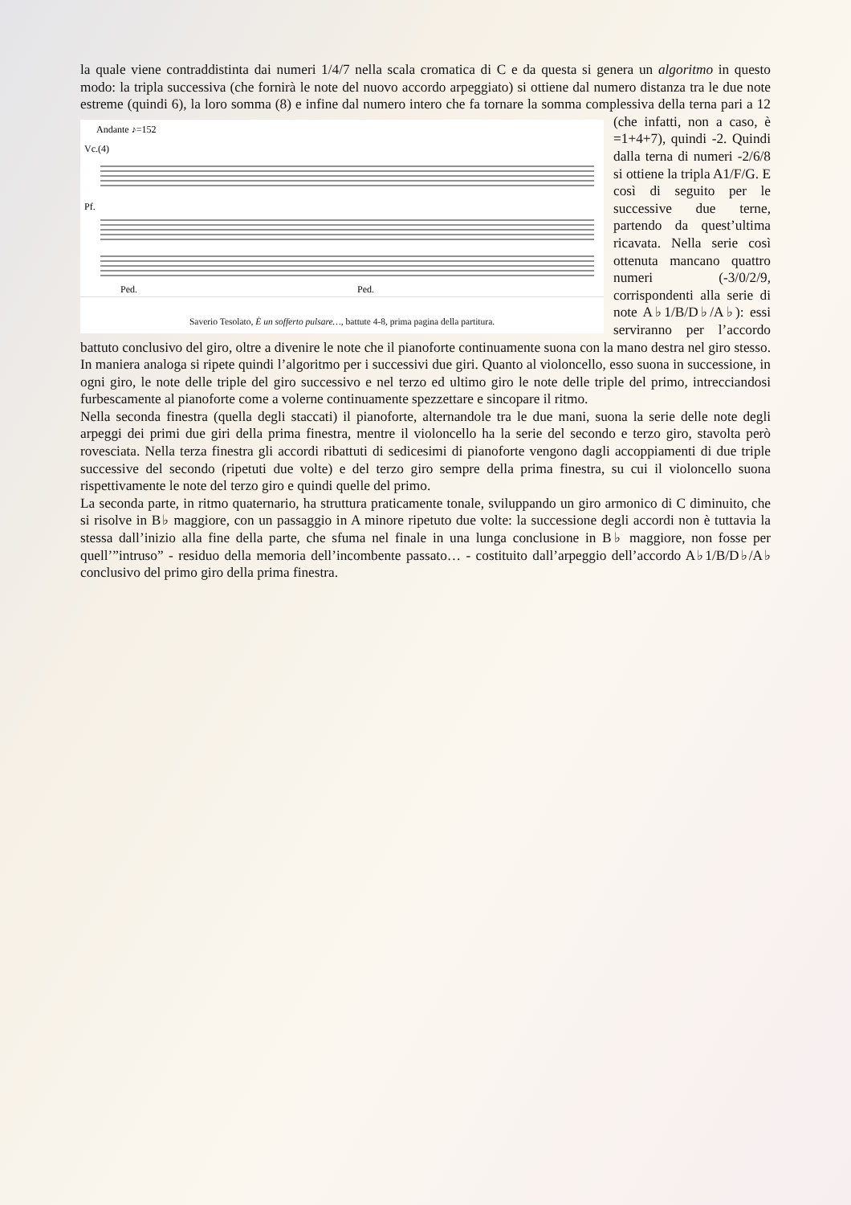la quale viene contraddistinta dai numeri 1/4/7 nella scala cromatica di C e da questa si genera un algoritmo in questo modo: la tripla successiva (che fornirà le note del nuovo accordo arpeggiato) si ottiene dal numero distanza tra le due note estreme (quindi 6), la loro somma (8) e infine dal numero intero che fa tornare la somma complessiva della terna pari a 12 (che infatti, non a caso, è
Andante ♪=152
Vc.(4)
Pf.
Ped.
Ped.
Saverio Tesolato, È un sofferto pulsare…, battute 4-8, prima pagina della partitura. =1+4+7), quindi -2. Quindi dalla terna di numeri -2/6/8 si ottiene la tripla A1/F/G. E così di seguito per le successive due terne, partendo da quest’ultima ricavata. Nella serie così ottenuta mancano quattro numeri (-3/0/2/9, corrispondenti alla serie di note A♭1/B/D♭/A♭): essi serviranno per l’accordo battuto conclusivo del giro, oltre a divenire le note che il pianoforte continuamente suona con la mano destra nel giro stesso. In maniera analoga si ripete quindi l’algoritmo per i successivi due giri. Quanto al violoncello, esso suona in successione, in ogni giro, le note delle triple del giro successivo e nel terzo ed ultimo giro le note delle triple del primo, intrecciandosi furbescamente al pianoforte come a volerne continuamente spezzettare e sincopare il ritmo.
Nella seconda finestra (quella degli staccati) il pianoforte, alternandole tra le due mani, suona la serie delle note degli arpeggi dei primi due giri della prima finestra, mentre il violoncello ha la serie del secondo e terzo giro, stavolta però rovesciata. Nella terza finestra gli accordi ribattuti di sedicesimi di pianoforte vengono dagli accoppiamenti di due triple successive del secondo (ripetuti due volte) e del terzo giro sempre della prima finestra, su cui il violoncello suona rispettivamente le note del terzo giro e quindi quelle del primo.
La seconda parte, in ritmo quaternario, ha struttura praticamente tonale, sviluppando un giro armonico di C diminuito, che si risolve in B♭ maggiore, con un passaggio in A minore ripetuto due volte: la successione degli accordi non è tuttavia la stessa dall’inizio alla fine della parte, che sfuma nel finale in una lunga conclusione in B♭ maggiore, non fosse per quell’”intruso” - residuo della memoria dell’incombente passato… - costituito dall’arpeggio dell’accordo A♭1/B/D♭/A♭ conclusivo del primo giro della prima finestra.